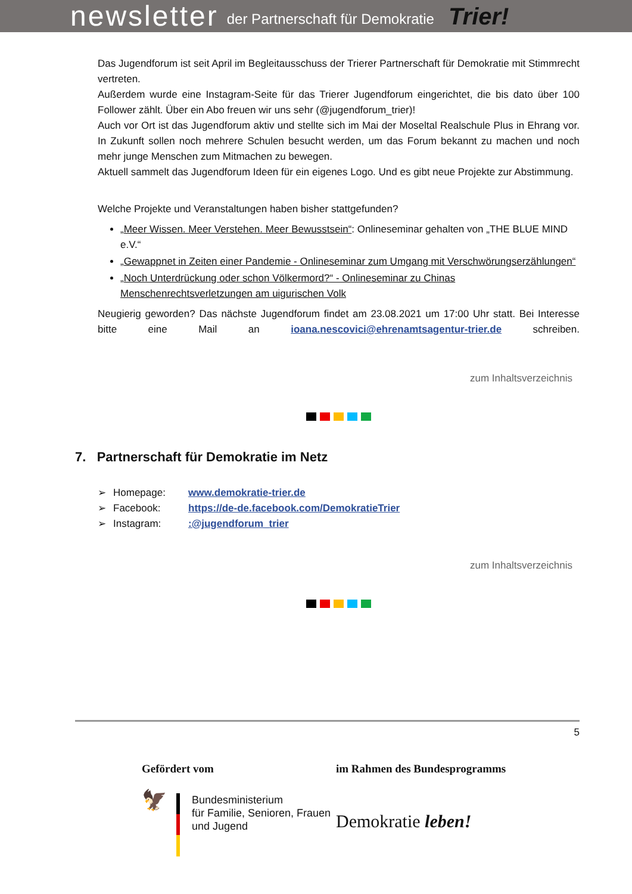newsletter der Partnerschaft für Demokratie Trier!
Das Jugendforum ist seit April im Begleitausschuss der Trierer Partnerschaft für Demokratie mit Stimmrecht vertreten.
Außerdem wurde eine Instagram-Seite für das Trierer Jugendforum eingerichtet, die bis dato über 100 Follower zählt. Über ein Abo freuen wir uns sehr (@jugendforum_trier)!
Auch vor Ort ist das Jugendforum aktiv und stellte sich im Mai der Moseltal Realschule Plus in Ehrang vor. In Zukunft sollen noch mehrere Schulen besucht werden, um das Forum bekannt zu machen und noch mehr junge Menschen zum Mitmachen zu bewegen.
Aktuell sammelt das Jugendforum Ideen für ein eigenes Logo. Und es gibt neue Projekte zur Abstimmung.
Welche Projekte und Veranstaltungen haben bisher stattgefunden?
„Meer Wissen. Meer Verstehen. Meer Bewusstsein“: Onlineseminar gehalten von „THE BLUE MIND e.V.“
„Gewappnet in Zeiten einer Pandemie - Onlineseminar zum Umgang mit Verschwörungserzählungen“
„Noch Unterdrückung oder schon Völkermord?“ - Onlineseminar zu Chinas Menschenrechtsverletzungen am uigurischen Volk
Neugierig geworden? Das nächste Jugendforum findet am 23.08.2021 um 17:00 Uhr statt. Bei Interesse bitte eine Mail an ioana.nescovici@ehrenamtsagentur-trier.de schreiben.
zum Inhaltsverzeichnis
7. Partnerschaft für Demokratie im Netz
➢ Homepage: www.demokratie-trier.de
➢ Facebook: https://de-de.facebook.com/DemokratieTrier
➢ Instagram::@jugendforum_trier
zum Inhaltsverzeichnis
5
Gefördert vom
🦅
Bundesministerium
für Familie, Senioren, Frauen
und Jugend
im Rahmen des Bundesprogramms
Demokratie leben!